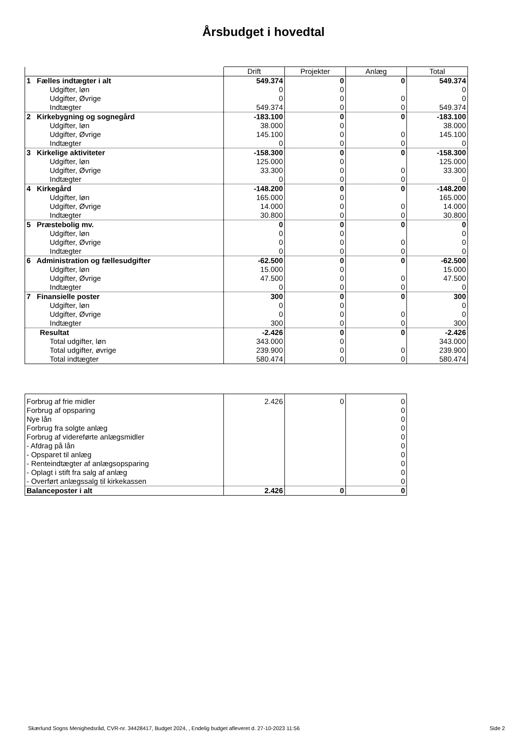Årsbudget i hovedtal
| | Drift | Projekter | Anlæg | Total |
| --- | --- | --- | --- | --- |
| 1 Fælles indtægter i alt | 549.374 | 0 | 0 | 549.374 |
| Udgifter, løn | 0 | 0 | | 0 |
| Udgifter, Øvrige | 0 | 0 | 0 | 0 |
| Indtægter | 549.374 | 0 | 0 | 549.374 |
| 2 Kirkebygning og sognegård | -183.100 | 0 | 0 | -183.100 |
| Udgifter, løn | 38.000 | 0 | | 38.000 |
| Udgifter, Øvrige | 145.100 | 0 | 0 | 145.100 |
| Indtægter | 0 | 0 | 0 | 0 |
| 3 Kirkelige aktiviteter | -158.300 | 0 | 0 | -158.300 |
| Udgifter, løn | 125.000 | 0 | | 125.000 |
| Udgifter, Øvrige | 33.300 | 0 | 0 | 33.300 |
| Indtægter | 0 | 0 | 0 | 0 |
| 4 Kirkegård | -148.200 | 0 | 0 | -148.200 |
| Udgifter, løn | 165.000 | 0 | | 165.000 |
| Udgifter, Øvrige | 14.000 | 0 | 0 | 14.000 |
| Indtægter | 30.800 | 0 | 0 | 30.800 |
| 5 Præstebolig mv. | 0 | 0 | 0 | 0 |
| Udgifter, løn | 0 | 0 | | 0 |
| Udgifter, Øvrige | 0 | 0 | 0 | 0 |
| Indtægter | 0 | 0 | 0 | 0 |
| 6 Administration og fællesudgifter | -62.500 | 0 | 0 | -62.500 |
| Udgifter, løn | 15.000 | 0 | | 15.000 |
| Udgifter, Øvrige | 47.500 | 0 | 0 | 47.500 |
| Indtægter | 0 | 0 | 0 | 0 |
| 7 Finansielle poster | 300 | 0 | 0 | 300 |
| Udgifter, løn | 0 | 0 | | 0 |
| Udgifter, Øvrige | 0 | 0 | 0 | 0 |
| Indtægter | 300 | 0 | 0 | 300 |
| Resultat | -2.426 | 0 | 0 | -2.426 |
| Total udgifter, løn | 343.000 | 0 | | 343.000 |
| Total udgifter, øvrige | 239.900 | 0 | 0 | 239.900 |
| Total indtægter | 580.474 | 0 | 0 | 580.474 |
| Forbrug af frie midler | 2.426 | 0 | 0 |
| Forbrug af opsparing | | | 0 |
| Nye lån | | | 0 |
| Forbrug fra solgte anlæg | | | 0 |
| Forbrug af videreførte anlægsmidler | | | 0 |
| - Afdrag på lån | | | 0 |
| - Opsparet til anlæg | | | 0 |
| - Renteindtægter af anlægsopsparing | | | 0 |
| - Oplagt i stift fra salg af anlæg | | | 0 |
| - Overført anlægssalg til kirkekassen | | | 0 |
| Balanceposter i alt | 2.426 | 0 | 0 |
Skærlund Sogns Menighedsråd, CVR-nr. 34428417, Budget 2024, , Endelig budget afleveret d. 27-10-2023 11:56
Side 2